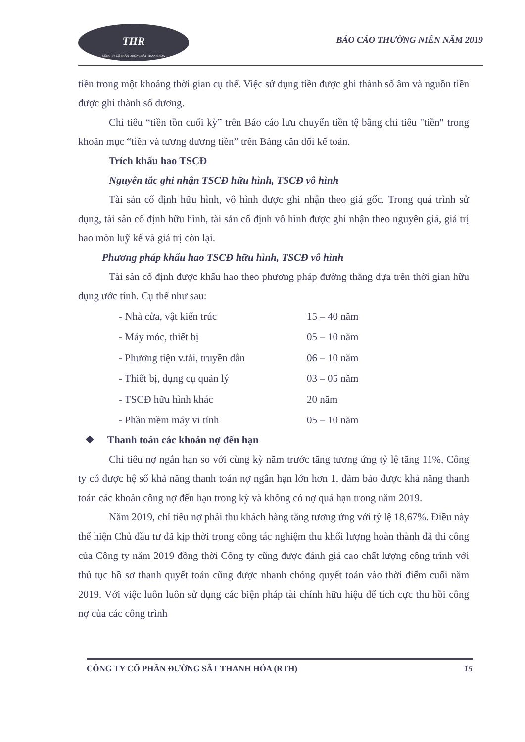THR
CÔNG TY CỔ PHẦN ĐƯỜNG SẮT THANH HÓA
BÁO CÁO THƯỜNG NIÊN NĂM 2019
tiền trong một khoảng thời gian cụ thể. Việc sử dụng tiền được ghi thành số âm và nguồn tiền được ghi thành số dương.
Chỉ tiêu “tiền tồn cuối kỳ” trên Báo cáo lưu chuyển tiền tệ bằng chỉ tiêu "tiền" trong khoản mục “tiền và tương đương tiền” trên Bảng cân đối kế toán.
Trích khấu hao TSCĐ
Nguyên tắc ghi nhận TSCĐ hữu hình, TSCĐ vô hình
Tài sản cố định hữu hình, vô hình được ghi nhận theo giá gốc. Trong quá trình sử dụng, tài sản cố định hữu hình, tài sản cố định vô hình được ghi nhận theo nguyên giá, giá trị hao mòn luỹ kế và giá trị còn lại.
Phương pháp khấu hao TSCĐ hữu hình, TSCĐ vô hình
Tài sản cố định được khấu hao theo phương pháp đường thẳng dựa trên thời gian hữu dụng ước tính. Cụ thể như sau:
| - Nhà cửa, vật kiến trúc | 15 – 40 năm |
| - Máy móc, thiết bị | 05 – 10 năm |
| - Phương tiện v.tải, truyền dẫn | 06 – 10 năm |
| - Thiết bị, dụng cụ quản lý | 03 – 05 năm |
| - TSCĐ hữu hình khác | 20 năm |
| - Phần mềm máy vi tính | 05 – 10 năm |
❖ Thanh toán các khoản nợ đến hạn
Chỉ tiêu nợ ngắn hạn so với cùng kỳ năm trước tăng tương ứng tỷ lệ tăng 11%, Công ty có được hệ số khả năng thanh toán nợ ngắn hạn lớn hơn 1, đảm bảo được khả năng thanh toán các khoản công nợ đến hạn trong kỳ và không có nợ quá hạn trong năm 2019.
Năm 2019, chỉ tiêu nợ phải thu khách hàng tăng tương ứng với tỷ lệ 18,67%. Điều này thể hiện Chủ đầu tư đã kịp thời trong công tác nghiệm thu khối lượng hoàn thành đã thi công của Công ty năm 2019 đồng thời Công ty cũng được đánh giá cao chất lượng công trình với thủ tục hồ sơ thanh quyết toán cũng được nhanh chóng quyết toán vào thời điểm cuối năm 2019. Với việc luôn luôn sử dụng các biện pháp tài chính hữu hiệu để tích cực thu hồi công nợ của các công trình
CÔNG TY CỔ PHẦN ĐƯỜNG SẮT THANH HÓA (RTH) 15